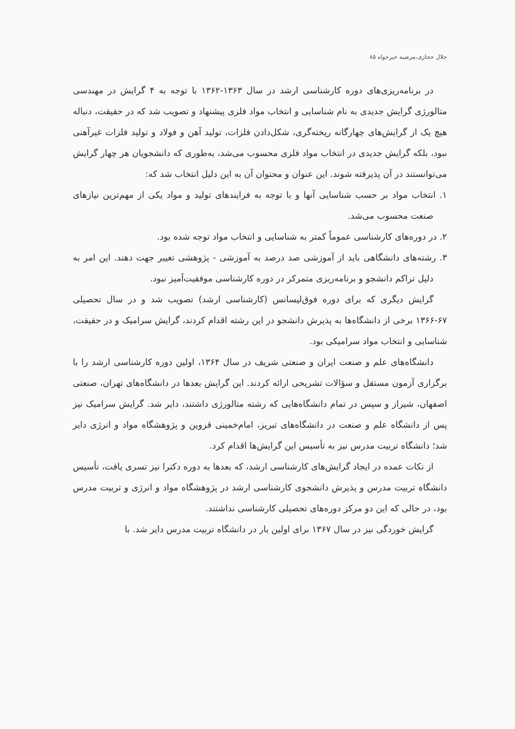جلال حجازی،مرضیه خیرخواه ۸۵
در برنامه‌ریزی‌های دوره کارشناسی ارشد در سال ۱۳۶۳-۱۳۶۲ با توجه به ۴ گرایش در مهندسی متالورژی گرایش جدیدی به نام شناسایی و انتخاب مواد فلزی پیشنهاد و تصویب شد که در حقیقت، دنباله هیچ یک از گرایش‌های چهارگانه ریخته‌گری، شکل‌دادن فلزات، تولید آهن و فولاد و تولید فلزات غیرآهنی نبود، بلکه گرایش جدیدی در انتخاب مواد فلزی محسوب می‌شد، به‌طوری که دانشجویان هر چهار گرایش می‌توانستند در آن پذیرفته شوند. این عنوان و محتوان آن به این دلیل انتخاب شد که:
۱. انتخاب مواد بر حسب شناسایی آنها و با توجه به فرایندهای تولید و مواد یکی از مهم‌ترین نیازهای صنعت محسوب می‌شد.
۲. در دوره‌های کارشناسی عموماً کمتر به شناسایی و انتخاب مواد توجه شده بود.
۳. رشته‌های دانشگاهی باید از آموزشی صد درصد به آموزشی - پژوهشی تغییر جهت دهند. این امر به دلیل تراکم دانشجو و برنامه‌ریزی متمرکز در دوره کارشناسی موفقیت‌آمیز نبود.
گرایش دیگری که برای دوره فوق‌لیسانس (کارشناسی ارشد) تصویب شد و در سال تحصیلی ۶۷-۱۳۶۶ برخی از دانشگاه‌ها به پذیرش دانشجو در این رشته اقدام کردند، گرایش سرامیک و در حقیقت، شناسایی و انتخاب مواد سرامیکی بود.
دانشگاه‌های علم و صنعت ایران و صنعتی شریف در سال ۱۳۶۴، اولین دوره کارشناسی ارشد را با برگزاری آزمون مستقل و سؤالات تشریحی ارائه کردند. این گرایش بعدها در دانشگاه‌های تهران، صنعتی اصفهان، شیراز و سپس در تمام دانشگاه‌هایی که رشته متالورژی داشتند، دایر شد. گرایش سرامیک نیز پس از دانشگاه علم و صنعت در دانشگاه‌های تبریز، امام‌خمینی قزوین و پژوهشگاه مواد و انرژی دایر شد؛ دانشگاه تربیت مدرس نیز به تأسیس این گرایش‌ها اقدام کرد.
از نکات عمده در ایجاد گرایش‌های کارشناسی ارشد، که بعدها به دوره دکترا نیز تسری یافت، تأسیس دانشگاه تربیت مدرس و پذیرش دانشجوی کارشناسی ارشد در پژوهشگاه مواد و انرژی و تربیت مدرس بود، در حالی که این دو مرکز دوره‌های تحصیلی کارشناسی نداشتند.
گرایش خوردگی نیز در سال ۱۳۶۷ برای اولین بار در دانشگاه تربیت مدرس دایر شد. با